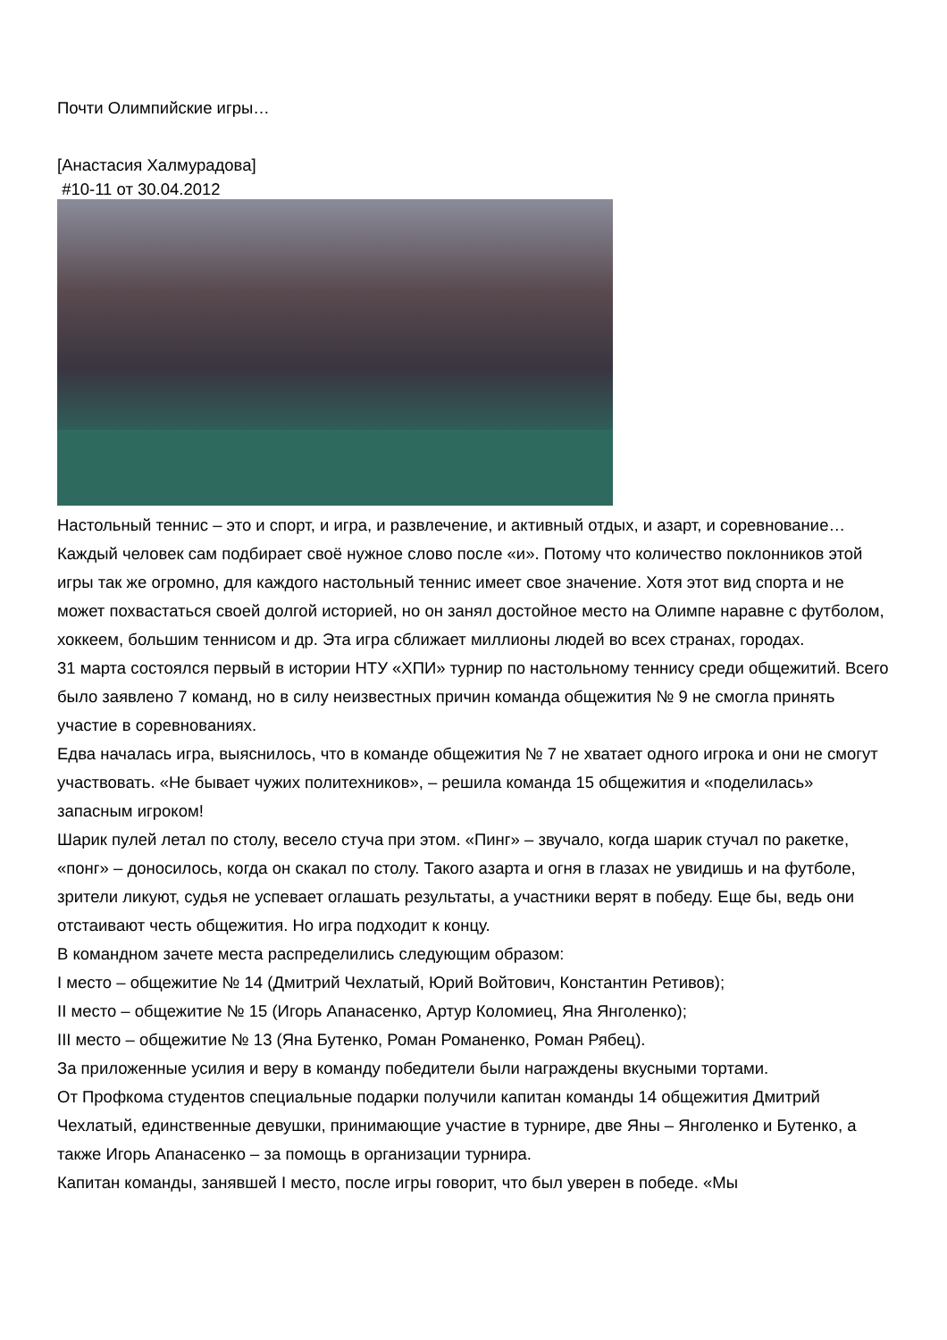Почти Олимпийские игры…
[Анастасия Халмурадова]
#10-11 от 30.04.2012
Настольный теннис – это и спорт, и игра, и развлечение, и активный отдых, и азарт, и соревнование… Каждый человек сам подбирает своё нужное слово после «и». Потому что количество поклонников этой игры так же огромно, для каждого настольный теннис имеет свое значение. Хотя этот вид спорта и не может похвастаться своей долгой историей, но он занял достойное место на Олимпе наравне с футболом, хоккеем, большим теннисом и др. Эта игра сближает миллионы людей во всех странах, городах.
31 марта состоялся первый в истории НТУ «ХПИ» турнир по настольному теннису среди общежитий. Всего было заявлено 7 команд, но в силу неизвестных причин команда общежития № 9 не смогла принять участие в соревнованиях.
Едва началась игра, выяснилось, что в команде общежития № 7 не хватает одного игрока и они не смогут участвовать. «Не бывает чужих политехников», – решила команда 15 общежития и «поделилась» запасным игроком!
Шарик пулей летал по столу, весело стуча при этом. «Пинг» – звучало, когда шарик стучал по ракетке, «понг» – доносилось, когда он скакал по столу. Такого азарта и огня в глазах не увидишь и на футболе, зрители ликуют, судья не успевает оглашать результаты, а участники верят в победу. Еще бы, ведь они отстаивают честь общежития. Но игра подходит к концу.
В командном зачете места распределились следующим образом:
I место – общежитие № 14 (Дмитрий Чехлатый, Юрий Войтович, Константин Ретивов);
II место – общежитие № 15 (Игорь Апанасенко, Артур Коломиец, Яна Янголенко);
III место – общежитие № 13 (Яна Бутенко, Роман Романенко, Роман Рябец).
За приложенные усилия и веру в команду победители были награждены вкусными тортами.
От Профкома студентов специальные подарки получили капитан команды 14 общежития Дмитрий Чехлатый, единственные девушки, принимающие участие в турнире, две Яны – Янголенко и Бутенко, а также Игорь Апанасенко – за помощь в организации турнира.
Капитан команды, занявшей I место, после игры говорит, что был уверен в победе. «Мы